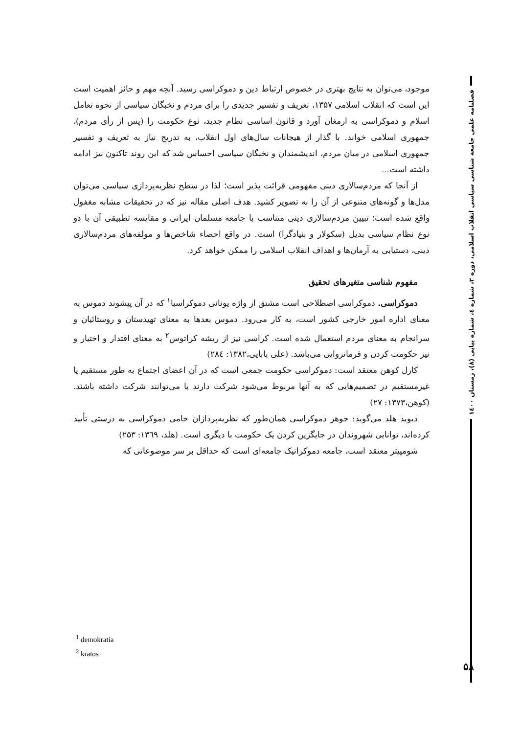موجود، می‌توان به نتایج بهتری در خصوص ارتباط دین و دموکراسی رسید. آنچه مهم و حائز اهمیت است این است که انقلاب اسلامی ۱۳۵۷، تعریف و تفسیر جدیدی را برای مردم و نخبگان سیاسی از نحوه تعامل اسلام و دموکراسی به ارمغان آورد و قانون اساسی نظام جدید، نوع حکومت را (پس از رأی مردم)، جمهوری اسلامی خواند. با گذار از هیجانات سال‌های اول انقلاب، به تدریج نیاز به تعریف و تفسیر جمهوری اسلامی در میان مردم، اندیشمندان و نخبگان سیاسی احساس شد که این روند تاکنون نیز ادامه داشته است...
از آنجا که مردم‌سالاری دینی مفهومی قرائت پذیر است؛ لذا در سطح نظریه‌پردازی سیاسی می‌توان مدل‌ها و گونه‌های متنوعی از آن را به تصویر کشید. هدف اصلی مقاله نیز که در تحقیقات مشابه مغفول واقع شده است؛ تبیین مردم‌سالاری دینی متناسب با جامعه مسلمان ایرانی و مقایسه تطبیقی آن با دو نوع نظام سیاسی بدیل (سکولار و بنیادگرا) است. در واقع احصاء شاخص‌ها و مولفه‌های مردم‌سالاری دینی، دستیابی به آرمان‌ها و اهداف انقلاب اسلامی را ممکن خواهد کرد.
مفهوم شناسی متغیرهای تحقیق
دموکراسی. دموکراسی اصطلاحی است مشتق از واژه یونانی دموکراسیا<sup>۱</sup> که در آن پیشوند دموس به معنای اداره امور خارجی کشور است، به کار می‌رود. دموس بعدها به معنای تهیدستان و روستائیان و سرانجام به معنای مردم استعمال شده است. کراسی نیز از ریشه کراتوس<sup>۲</sup> به معنای اقتدار و اختیار و نیز حکومت کردن و فرمانروایی می‌باشد. (علی بابایی،۱۳۸۲: ۲۸٤)
کارل کوهن معتقد است: دموکراسی حکومت جمعی است که در آن اعضای اجتماع به طور مستقیم یا غیرمستقیم در تصمیم‌هایی که به آنها مربوط می‌شود شرکت دارند یا می‌توانند شرکت داشته باشند. (کوهن،۱۳۷۳: ۲۷)
دیوید هلد می‌گوید: جوهر دموکراسی همان‌طور که نظریه‌پردازان حامی دموکراسی به درستی تأیید کرده‌اند، توانایی شهروندان در جایگزین کردن یک حکومت با دیگری است. (هلد، ۱۳٦۹: ۲۵۳)
شومپیتر معتقد است، جامعه دموکراتیک جامعه‌ای است که حداقل بر سر موضوعاتی که
فصلنامه علمی جامعه شناسی سیاسی انقلاب اسلامی، دوره ۲، شماره ٤، شماره پیاپی (۸)، زمستان ۱٤۰۰
<sup>1</sup> demokratia
<sup>2</sup> kratos
۵۸